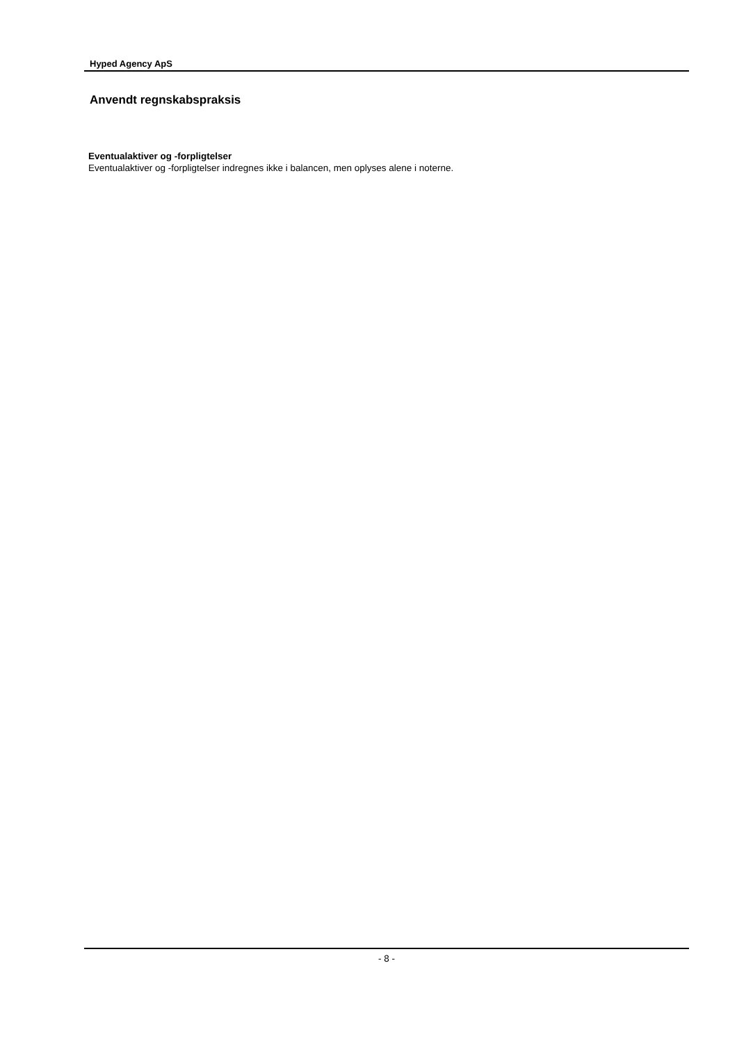Hyped Agency ApS
Anvendt regnskabspraksis
Eventualaktiver og -forpligtelser
Eventualaktiver og -forpligtelser indregnes ikke i balancen, men oplyses alene i noterne.
- 8 -